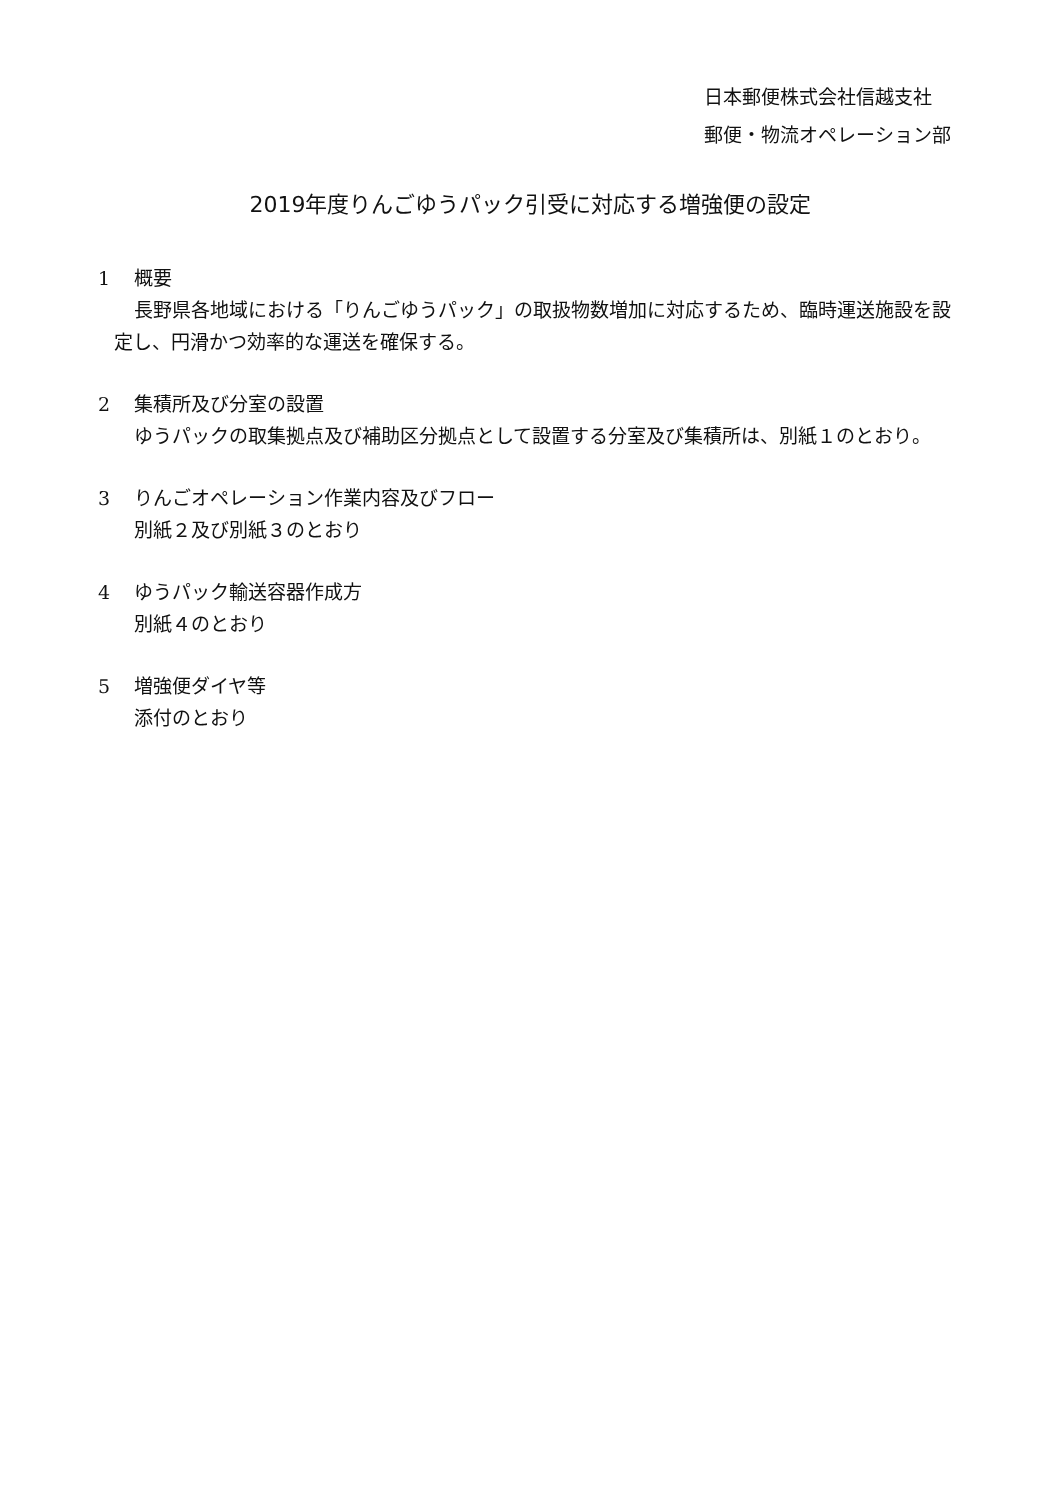日本郵便株式会社信越支社
郵便・物流オペレーション部
2019年度りんごゆうパック引受に対応する増強便の設定
1 概要
長野県各地域における「りんごゆうパック」の取扱物数増加に対応するため、臨時運送施設を設定し、円滑かつ効率的な運送を確保する。
2 集積所及び分室の設置
ゆうパックの取集拠点及び補助区分拠点として設置する分室及び集積所は、別紙１のとおり。
3 りんごオペレーション作業内容及びフロー
別紙２及び別紙３のとおり
4 ゆうパック輸送容器作成方
別紙４のとおり
5 増強便ダイヤ等
添付のとおり